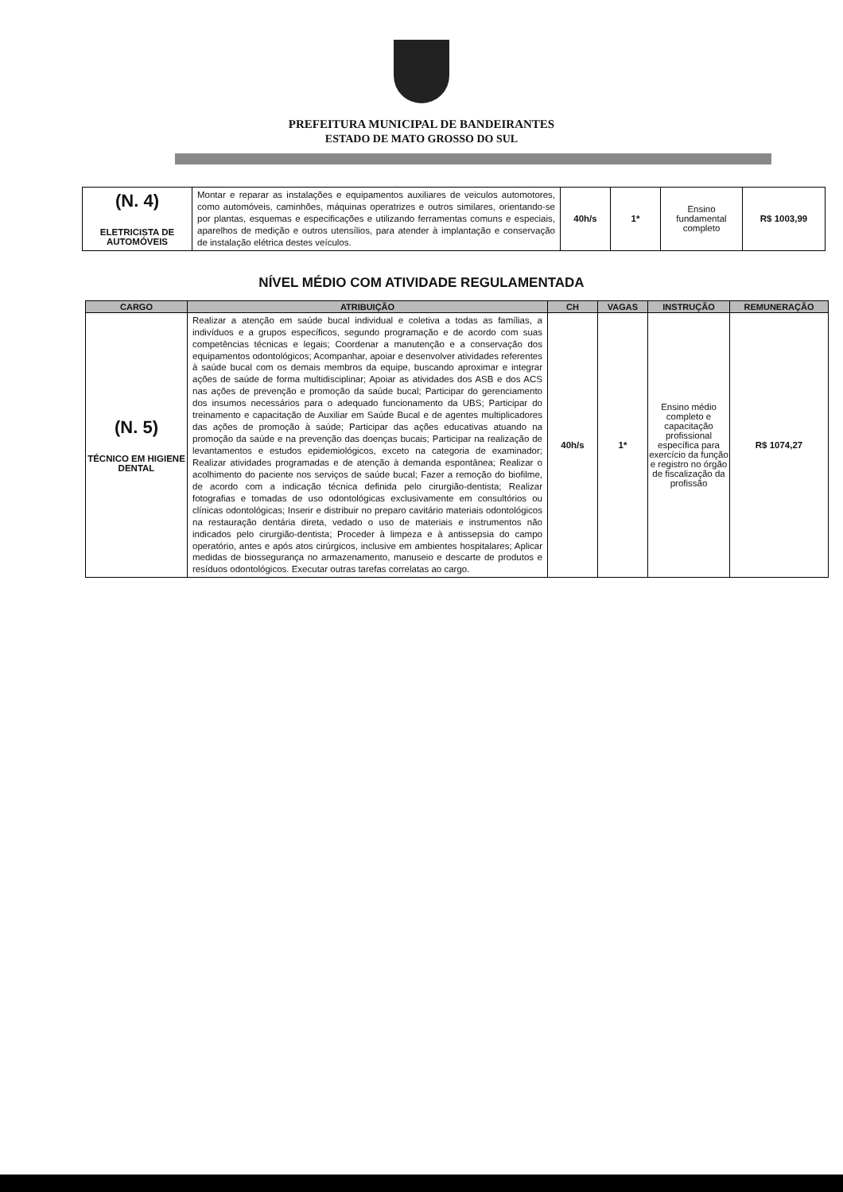PREFEITURA MUNICIPAL DE BANDEIRANTES
ESTADO DE MATO GROSSO DO SUL
| (N. 4) ELETRICISTA DE AUTOMÓVEIS | Montar e reparar as instalações e equipamentos auxiliares de veiculos automotores, como automóveis, caminhões, máquinas operatrizes e outros similares, orientando-se por plantas, esquemas e especificações e utilizando ferramentas comuns e especiais, aparelhos de medição e outros utensílios, para atender à implantação e conservação de instalação elétrica destes veículos. | 40h/s | 1* | Ensino fundamental completo | R$ 1003,99 |
NÍVEL MÉDIO COM ATIVIDADE REGULAMENTADA
| CARGO | ATRIBUIÇÃO | CH | VAGAS | INSTRUÇÃO | REMUNERAÇÃO |
| --- | --- | --- | --- | --- | --- |
| (N. 5) TÉCNICO EM HIGIENE DENTAL | Realizar a atenção em saúde bucal individual e coletiva a todas as famílias, a indivíduos e a grupos específicos, segundo programação e de acordo com suas competências técnicas e legais; Coordenar a manutenção e a conservação dos equipamentos odontológicos; Acompanhar, apoiar e desenvolver atividades referentes à saúde bucal com os demais membros da equipe, buscando aproximar e integrar ações de saúde de forma multidisciplinar; Apoiar as atividades dos ASB e dos ACS nas ações de prevenção e promoção da saúde bucal; Participar do gerenciamento dos insumos necessários para o adequado funcionamento da UBS; Participar do treinamento e capacitação de Auxiliar em Saúde Bucal e de agentes multiplicadores das ações de promoção à saúde; Participar das ações educativas atuando na promoção da saúde e na prevenção das doenças bucais; Participar na realização de levantamentos e estudos epidemiológicos, exceto na categoria de examinador; Realizar atividades programadas e de atenção à demanda espontânea; Realizar o acolhimento do paciente nos serviços de saúde bucal; Fazer a remoção do biofilme, de acordo com a indicação técnica definida pelo cirurgião-dentista; Realizar fotografias e tomadas de uso odontológicas exclusivamente em consultórios ou clínicas odontológicas; Inserir e distribuir no preparo cavitário materiais odontológicos na restauração dentária direta, vedado o uso de materiais e instrumentos não indicados pelo cirurgião-dentista; Proceder à limpeza e à antissepsia do campo operatório, antes e após atos cirúrgicos, inclusive em ambientes hospitalares; Aplicar medidas de biossegurança no armazenamento, manuseio e descarte de produtos e resíduos odontológicos. Executar outras tarefas correlatas ao cargo. | 40h/s | 1* | Ensino médio completo e capacitação profissional específica para exercício da função e registro no órgão de fiscalização da profissão | R$ 1074,27 |